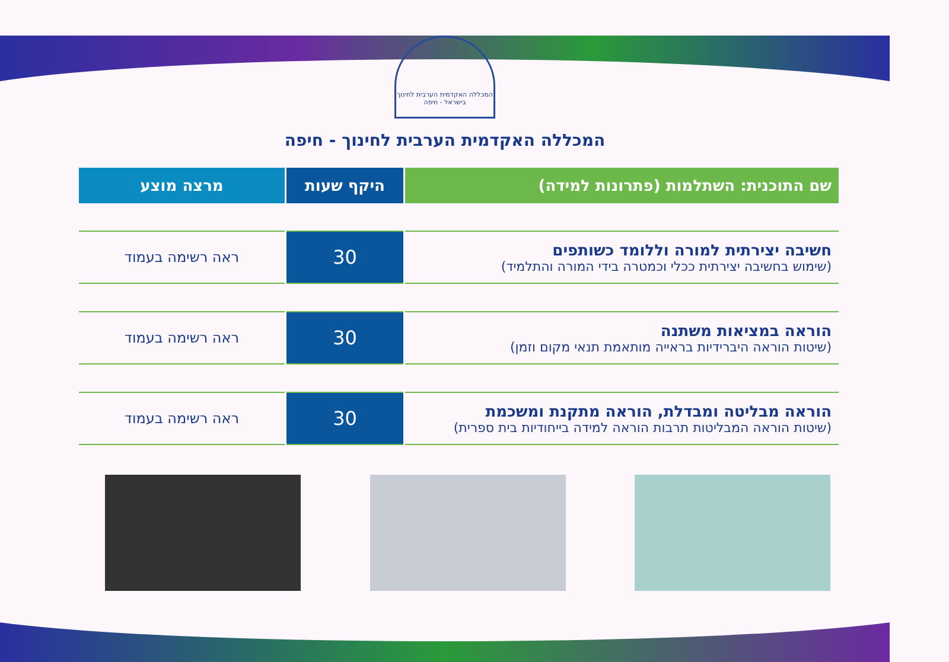המכללה האקדמית הערבית לחינוך בישראל - חיפה
המכללה האקדמית הערבית לחינוך - חיפה
| שם התוכנית: השתלמות (פתרונות למידה) | היקף שעות | מרצה מוצע |
| --- | --- | --- |
| חשיבה יצירתית למורה וללומד כשותפים (שימוש בחשיבה יצירתית ככלי וכמטרה בידי המורה והתלמיד) | 30 | ראה רשימה בעמוד |
| הוראה במציאות משתנה (שיטות הוראה היברידיות בראייה מותאמת תנאי מקום וזמן) | 30 | ראה רשימה בעמוד |
| הוראה מבליטה ומבדלת, הוראה מתקנת ומשכמת (שיטות הוראה המבליטות תרבות הוראה למידה בייחודיות בית ספרית) | 30 | ראה רשימה בעמוד |